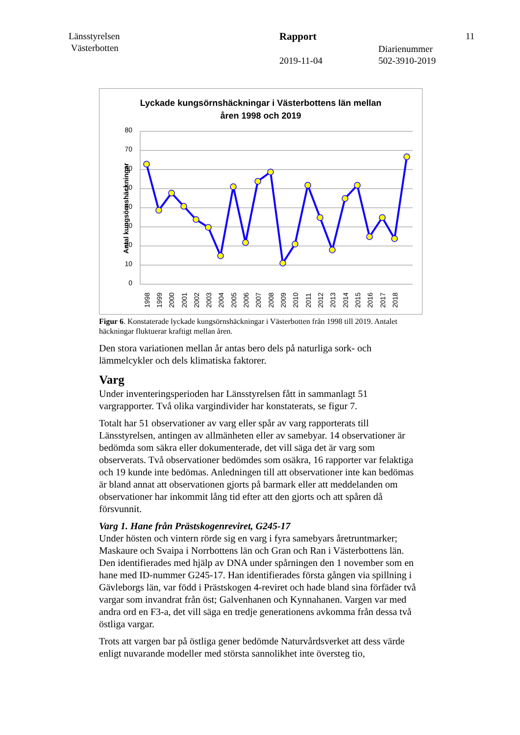Länsstyrelsen
Västerbotten
Rapport 11
Diarienummer
2019-11-04 502-3910-2019
Lyckade kungsörnshäckningar i Västerbottens län mellan
åren 1998 och 2019
Antal kungsörnshäckningar
80
70
60
50
40
30
20
10
0
1998
1999
2000
2001
2002
2003
2004
2005
2006
2007
2008
2009
2010
2011
2012
2013
2014
2015
2016
2017
2018
Figur 6. Konstaterade lyckade kungsörnshäckningar i Västerbotten från 1998 till 2019. Antalet häckningar fluktuerar kraftigt mellan åren.
Den stora variationen mellan år antas bero dels på naturliga sork- och lämmelcykler och dels klimatiska faktorer.
Varg
Under inventeringsperioden har Länsstyrelsen fått in sammanlagt 51 vargrapporter. Två olika vargindivider har konstaterats, se figur 7.
Totalt har 51 observationer av varg eller spår av varg rapporterats till Länsstyrelsen, antingen av allmänheten eller av samebyar. 14 observationer är bedömda som säkra eller dokumenterade, det vill säga det är varg som observerats. Två observationer bedömdes som osäkra, 16 rapporter var felaktiga och 19 kunde inte bedömas. Anledningen till att observationer inte kan bedömas är bland annat att observationen gjorts på barmark eller att meddelanden om observationer har inkommit lång tid efter att den gjorts och att spåren då försvunnit.
Varg 1. Hane från Prästskogenreviret, G245-17
Under hösten och vintern rörde sig en varg i fyra samebyars åretruntmarker; Maskaure och Svaipa i Norrbottens län och Gran och Ran i Västerbottens län. Den identifierades med hjälp av DNA under spårningen den 1 november som en hane med ID-nummer G245-17. Han identifierades första gången via spillning i Gävleborgs län, var född i Prästskogen 4-reviret och hade bland sina förfäder två vargar som invandrat från öst; Galvenhanen och Kynnahanen. Vargen var med andra ord en F3-a, det vill säga en tredje generationens avkomma från dessa två östliga vargar.
Trots att vargen bar på östliga gener bedömde Naturvårdsverket att dess värde enligt nuvarande modeller med största sannolikhet inte översteg tio,